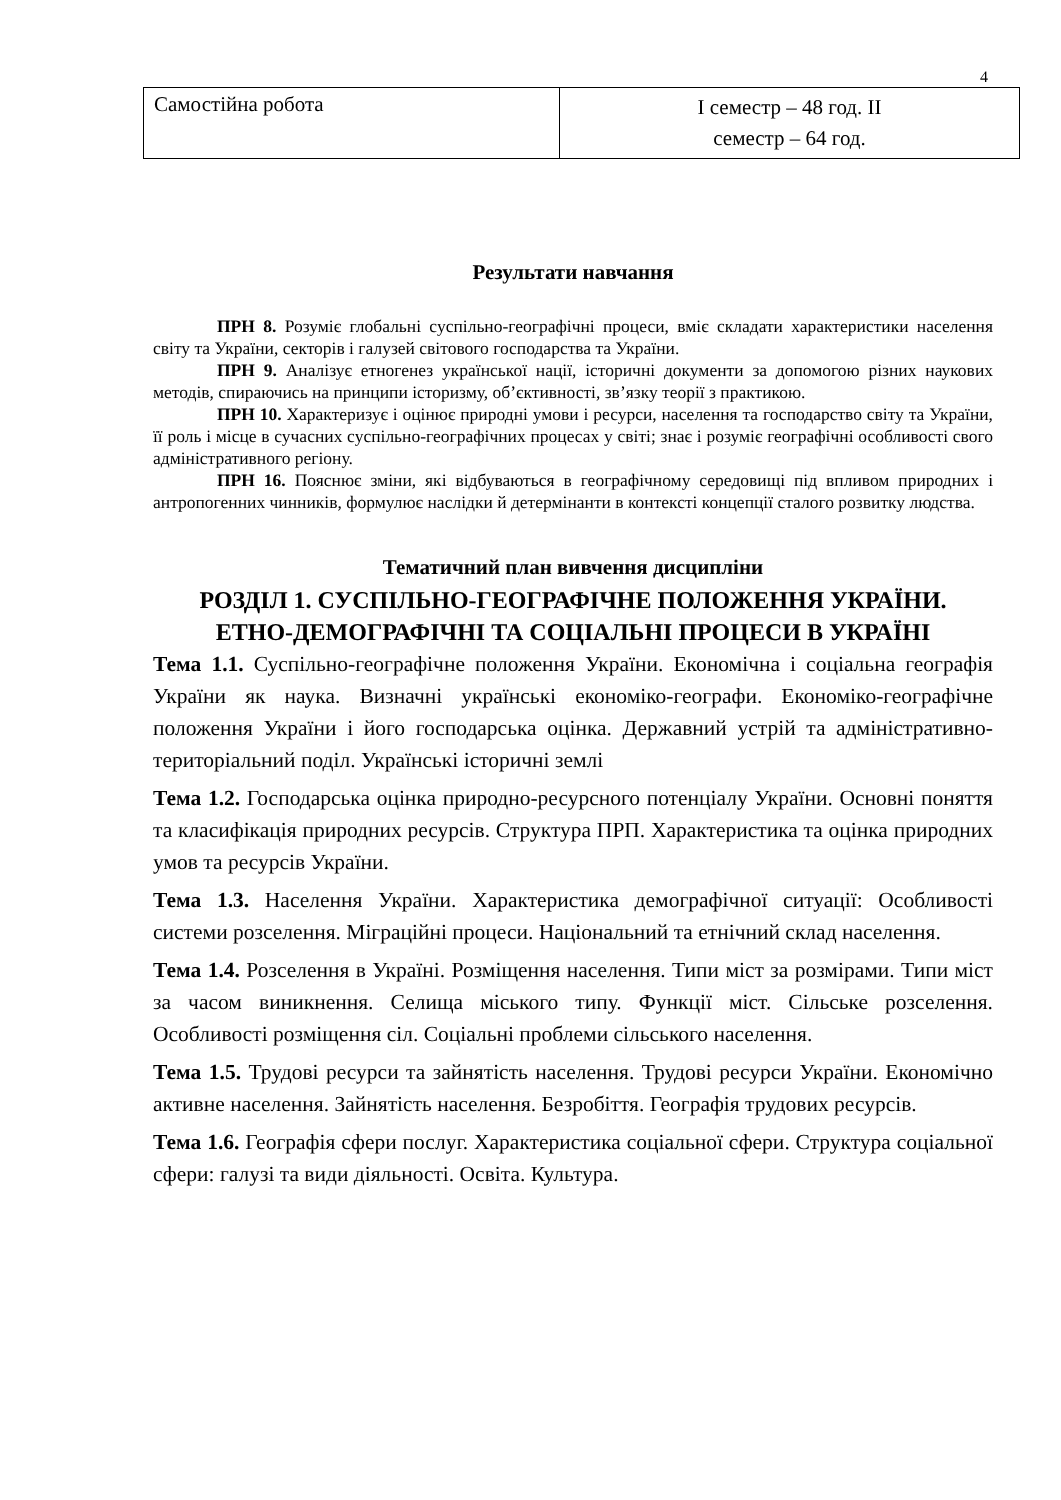4
| Самостійна робота | І семестр – 48 год. ІІ семестр – 64 год. |
Результати навчання
ПРН 8. Розуміє глобальні суспільно-географічні процеси, вміє складати характеристики населення світу та України, секторів і галузей світового господарства та України.
ПРН 9. Аналізує етногенез української нації, історичні документи за допомогою різних наукових методів, спираючись на принципи історизму, об’єктивності, зв’язку теорії з практикою.
ПРН 10. Характеризує і оцінює природні умови і ресурси, населення та господарство світу та України, її роль і місце в сучасних суспільно-географічних процесах у світі; знає і розуміє географічні особливості свого адміністративного регіону.
ПРН 16. Пояснює зміни, які відбуваються в географічному середовищі під впливом природних і антропогенних чинників, формулює наслідки й детермінанти в контексті концепції сталого розвитку людства.
Тематичний план вивчення дисципліни
РОЗДІЛ 1. СУСПІЛЬНО-ГЕОГРАФІЧНЕ ПОЛОЖЕННЯ УКРАЇНИ.
ЕТНО-ДЕМОГРАФІЧНІ ТА СОЦІАЛЬНІ ПРОЦЕСИ В УКРАЇНІ
Тема 1.1. Суспільно-географічне положення України. Економічна і соціальна географія України як наука. Визначні українські економіко-географи. Економіко-географічне положення України і його господарська оцінка. Державний устрій та адміністративно-територіальний поділ. Українські історичні землі
Тема 1.2. Господарська оцінка природно-ресурсного потенціалу України. Основні поняття та класифікація природних ресурсів. Структура ПРП. Характеристика та оцінка природних умов та ресурсів України.
Тема 1.3. Населення України. Характеристика демографічної ситуації: Особливості системи розселення. Міграційні процеси. Національний та етнічний склад населення.
Тема 1.4. Розселення в Україні. Розміщення населення. Типи міст за розмірами. Типи міст за часом виникнення. Селища міського типу. Функції міст. Сільське розселення. Особливості розміщення сіл. Соціальні проблеми сільського населення.
Тема 1.5. Трудові ресурси та зайнятість населення. Трудові ресурси України. Економічно активне населення. Зайнятість населення. Безробіття. Географія трудових ресурсів.
Тема 1.6. Географія сфери послуг. Характеристика соціальної сфери. Структура соціальної сфери: галузі та види діяльності. Освіта. Культура.